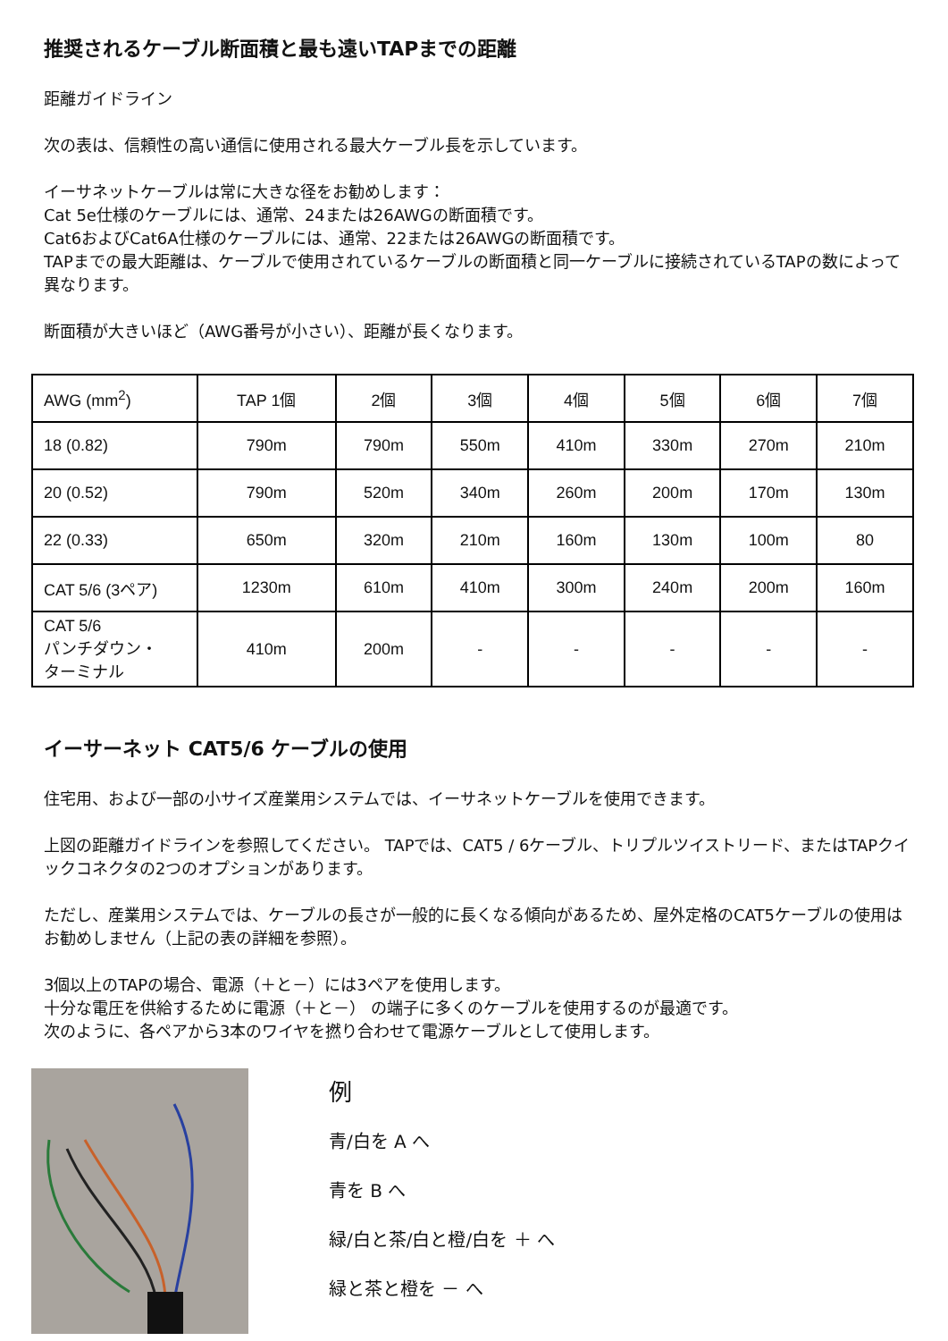推奨されるケーブル断面積と最も遠いTAPまでの距離
距離ガイドライン
次の表は、信頼性の高い通信に使用される最大ケーブル長を示しています。
イーサネットケーブルは常に大きな径をお勧めします：
Cat 5e仕様のケーブルには、通常、24または26AWGの断面積です。
Cat6およびCat6A仕様のケーブルには、通常、22または26AWGの断面積です。
TAPまでの最大距離は、ケーブルで使用されているケーブルの断面積と同一ケーブルに接続されているTAPの数によって異なります。
断面積が大きいほど（AWG番号が小さい）、距離が長くなります。
| AWG (mm<sup>2</sup>) | TAP 1個 | 2個 | 3個 | 4個 | 5個 | 6個 | 7個 |
| 18 (0.82) | 790m | 790m | 550m | 410m | 330m | 270m | 210m |
| 20 (0.52) | 790m | 520m | 340m | 260m | 200m | 170m | 130m |
| 22 (0.33) | 650m | 320m | 210m | 160m | 130m | 100m | 80 |
| CAT 5/6 (3ペア) | 1230m | 610m | 410m | 300m | 240m | 200m | 160m |
| CAT 5/6 パンチダウン・ ターミナル | 410m | 200m | - | - | - | - | - |
イーサーネット CAT5/6 ケーブルの使用
住宅用、および一部の小サイズ産業用システムでは、イーサネットケーブルを使用できます。
上図の距離ガイドラインを参照してください。 TAPでは、CAT5 / 6ケーブル、トリプルツイストリード、またはTAPクイックコネクタの2つのオプションがあります。
ただし、産業用システムでは、ケーブルの長さが一般的に長くなる傾向があるため、屋外定格のCAT5ケーブルの使用はお勧めしません（上記の表の詳細を参照）。
3個以上のTAPの場合、電源（＋と－）には3ペアを使用します。
十分な電圧を供給するために電源（＋と－） の端子に多くのケーブルを使用するのが最適です。
次のように、各ペアから3本のワイヤを撚り合わせて電源ケーブルとして使用します。
例
青/白を A へ
青を B へ
緑/白と茶/白と橙/白を ＋ へ
緑と茶と橙を － へ